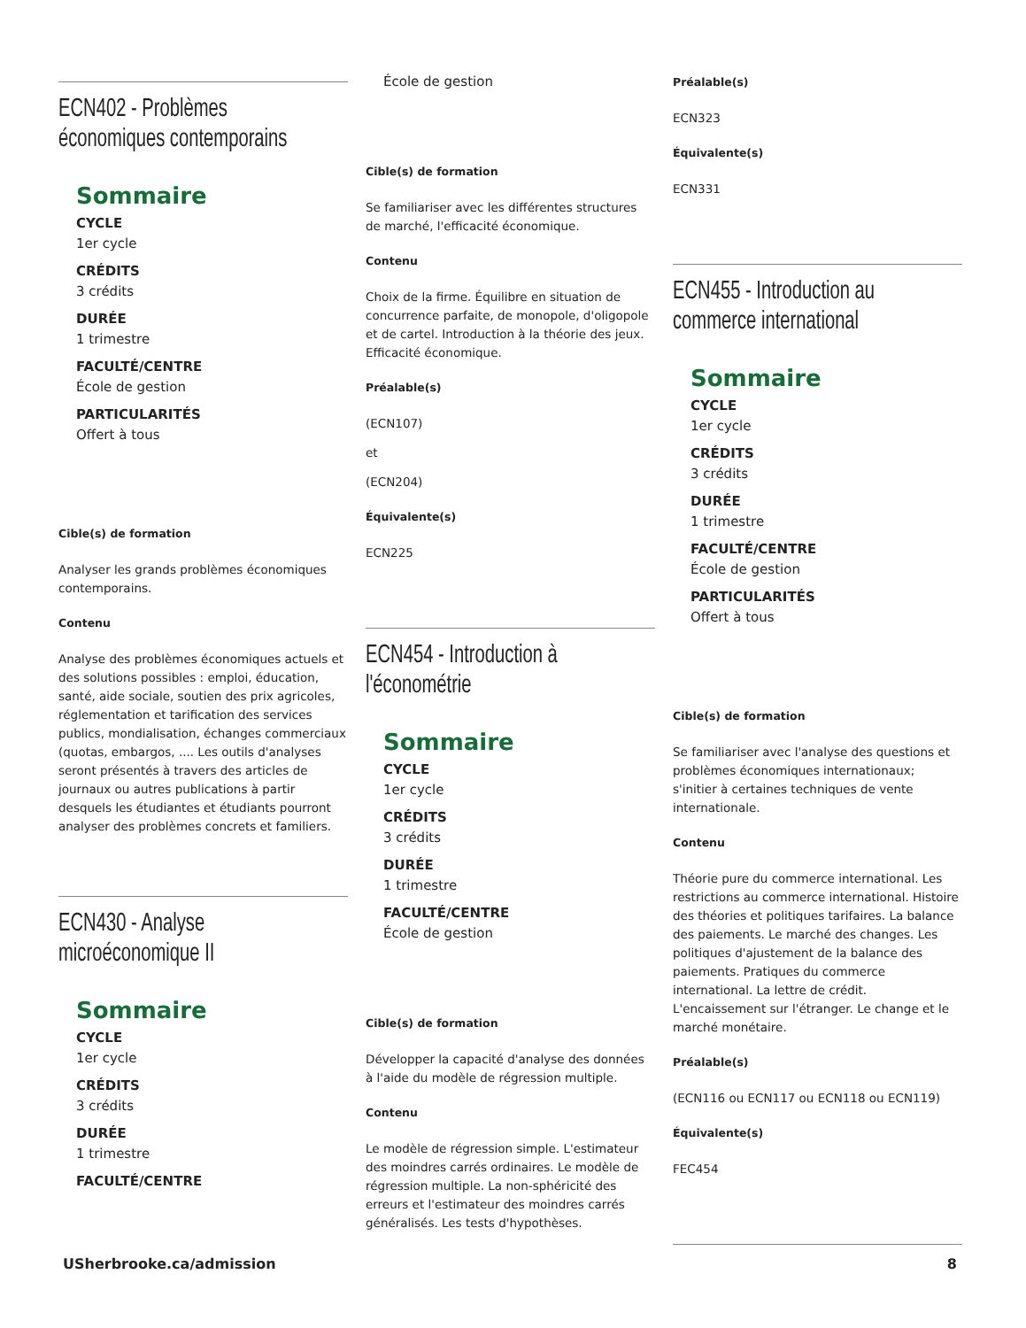ECN402 - Problèmes économiques contemporains
Sommaire
CYCLE
1er cycle
CRÉDITS
3 crédits
DURÉE
1 trimestre
FACULTÉ/CENTRE
École de gestion
PARTICULARITÉS
Offert à tous
Cible(s) de formation
Analyser les grands problèmes économiques contemporains.
Contenu
Analyse des problèmes économiques actuels et des solutions possibles : emploi, éducation, santé, aide sociale, soutien des prix agricoles, réglementation et tarification des services publics, mondialisation, échanges commerciaux (quotas, embargos, .... Les outils d'analyses seront présentés à travers des articles de journaux ou autres publications à partir desquels les étudiantes et étudiants pourront analyser des problèmes concrets et familiers.
ECN430 - Analyse microéconomique II
Sommaire
CYCLE
1er cycle
CRÉDITS
3 crédits
DURÉE
1 trimestre
FACULTÉ/CENTRE
École de gestion
Cible(s) de formation
Se familiariser avec les différentes structures de marché, l'efficacité économique.
Contenu
Choix de la firme. Équilibre en situation de concurrence parfaite, de monopole, d'oligopole et de cartel. Introduction à la théorie des jeux. Efficacité économique.
Préalable(s)
(ECN107)
et
(ECN204)
Équivalente(s)
ECN225
ECN454 - Introduction à l'économétrie
Sommaire
CYCLE
1er cycle
CRÉDITS
3 crédits
DURÉE
1 trimestre
FACULTÉ/CENTRE
École de gestion
Cible(s) de formation
Développer la capacité d'analyse des données à l'aide du modèle de régression multiple.
Contenu
Le modèle de régression simple. L'estimateur des moindres carrés ordinaires. Le modèle de régression multiple. La non-sphéricité des erreurs et l'estimateur des moindres carrés généralisés. Les tests d'hypothèses.
Préalable(s)
ECN323
Équivalente(s)
ECN331
ECN455 - Introduction au commerce international
Sommaire
CYCLE
1er cycle
CRÉDITS
3 crédits
DURÉE
1 trimestre
FACULTÉ/CENTRE
École de gestion
PARTICULARITÉS
Offert à tous
Cible(s) de formation
Se familiariser avec l'analyse des questions et problèmes économiques internationaux; s'initier à certaines techniques de vente internationale.
Contenu
Théorie pure du commerce international. Les restrictions au commerce international. Histoire des théories et politiques tarifaires. La balance des paiements. Le marché des changes. Les politiques d'ajustement de la balance des paiements. Pratiques du commerce international. La lettre de crédit. L'encaissement sur l'étranger. Le change et le marché monétaire.
Préalable(s)
(ECN116 ou ECN117 ou ECN118 ou ECN119)
Équivalente(s)
FEC454
USherbrooke.ca/admission 8